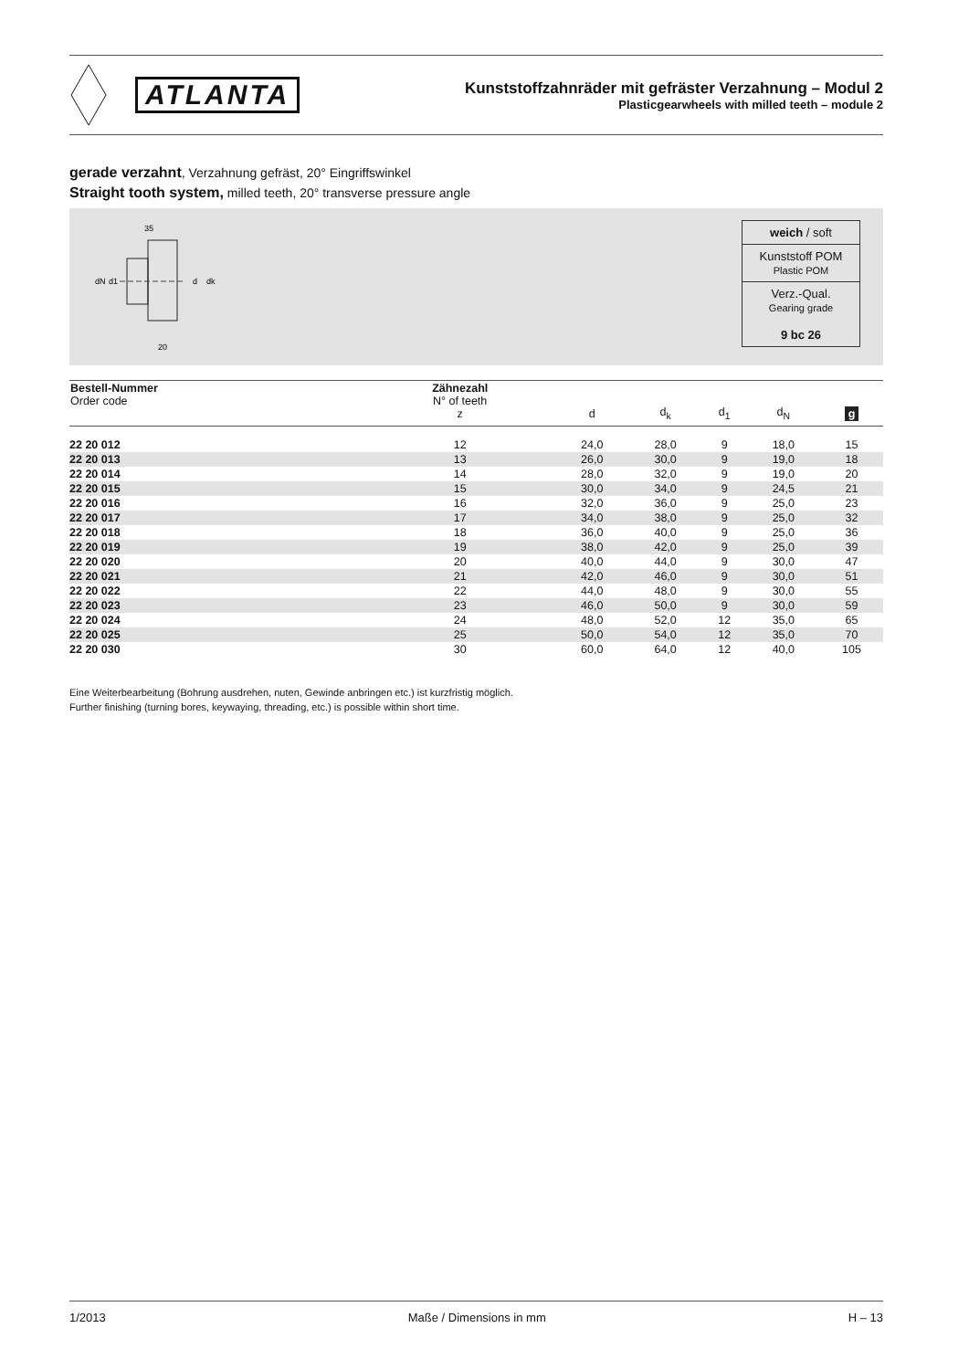ATLANTA
Kunststoffzahnräder mit gefräster Verzahnung – Modul 2
Plasticgearwheels with milled teeth – module 2
gerade verzahnt, Verzahnung gefräst, 20° Eingriffswinkel
Straight tooth system, milled teeth, 20° transverse pressure angle
35
20
d
dk
dN
d1
weich / soft
Kunststoff POM
Plastic POM
Verz.-Qual.
Gearing grade
9 bc 26
| Bestell-Nummer Order code | Zähnezahl N° of teeth z | d | d<sub>k</sub> | d<sub>1</sub> | d<sub>N</sub> | g |
| --- | --- | --- | --- | --- | --- | --- |
| 22 20 012 | 12 | 24,0 | 28,0 | 9 | 18,0 | 15 |
| 22 20 013 | 13 | 26,0 | 30,0 | 9 | 19,0 | 18 |
| 22 20 014 | 14 | 28,0 | 32,0 | 9 | 19,0 | 20 |
| 22 20 015 | 15 | 30,0 | 34,0 | 9 | 24,5 | 21 |
| 22 20 016 | 16 | 32,0 | 36,0 | 9 | 25,0 | 23 |
| 22 20 017 | 17 | 34,0 | 38,0 | 9 | 25,0 | 32 |
| 22 20 018 | 18 | 36,0 | 40,0 | 9 | 25,0 | 36 |
| 22 20 019 | 19 | 38,0 | 42,0 | 9 | 25,0 | 39 |
| 22 20 020 | 20 | 40,0 | 44,0 | 9 | 30,0 | 47 |
| 22 20 021 | 21 | 42,0 | 46,0 | 9 | 30,0 | 51 |
| 22 20 022 | 22 | 44,0 | 48,0 | 9 | 30,0 | 55 |
| 22 20 023 | 23 | 46,0 | 50,0 | 9 | 30,0 | 59 |
| 22 20 024 | 24 | 48,0 | 52,0 | 12 | 35,0 | 65 |
| 22 20 025 | 25 | 50,0 | 54,0 | 12 | 35,0 | 70 |
| 22 20 030 | 30 | 60,0 | 64,0 | 12 | 40,0 | 105 |
Eine Weiterbearbeitung (Bohrung ausdrehen, nuten, Gewinde anbringen etc.) ist kurzfristig möglich.
Further finishing (turning bores, keywaying, threading, etc.) is possible within short time.
1/2013 Maße / Dimensions in mm H – 13